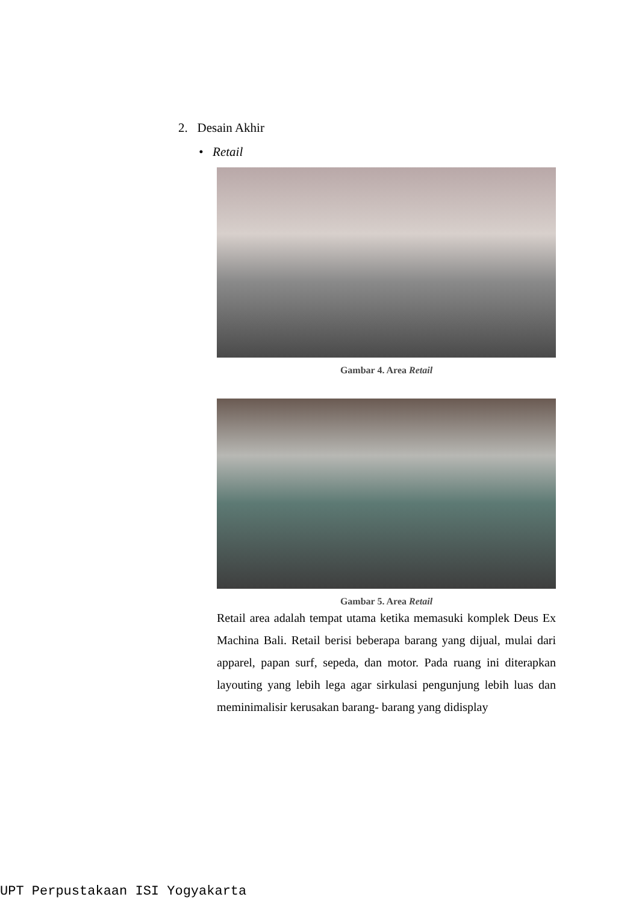2. Desain Akhir
• Retail
Gambar 4. Area Retail
Gambar 5. Area Retail
Retail area adalah tempat utama ketika memasuki komplek Deus Ex Machina Bali. Retail berisi beberapa barang yang dijual, mulai dari apparel, papan surf, sepeda, dan motor. Pada ruang ini diterapkan layouting yang lebih lega agar sirkulasi pengunjung lebih luas dan meminimalisir kerusakan barang- barang yang didisplay
UPT Perpustakaan ISI Yogyakarta